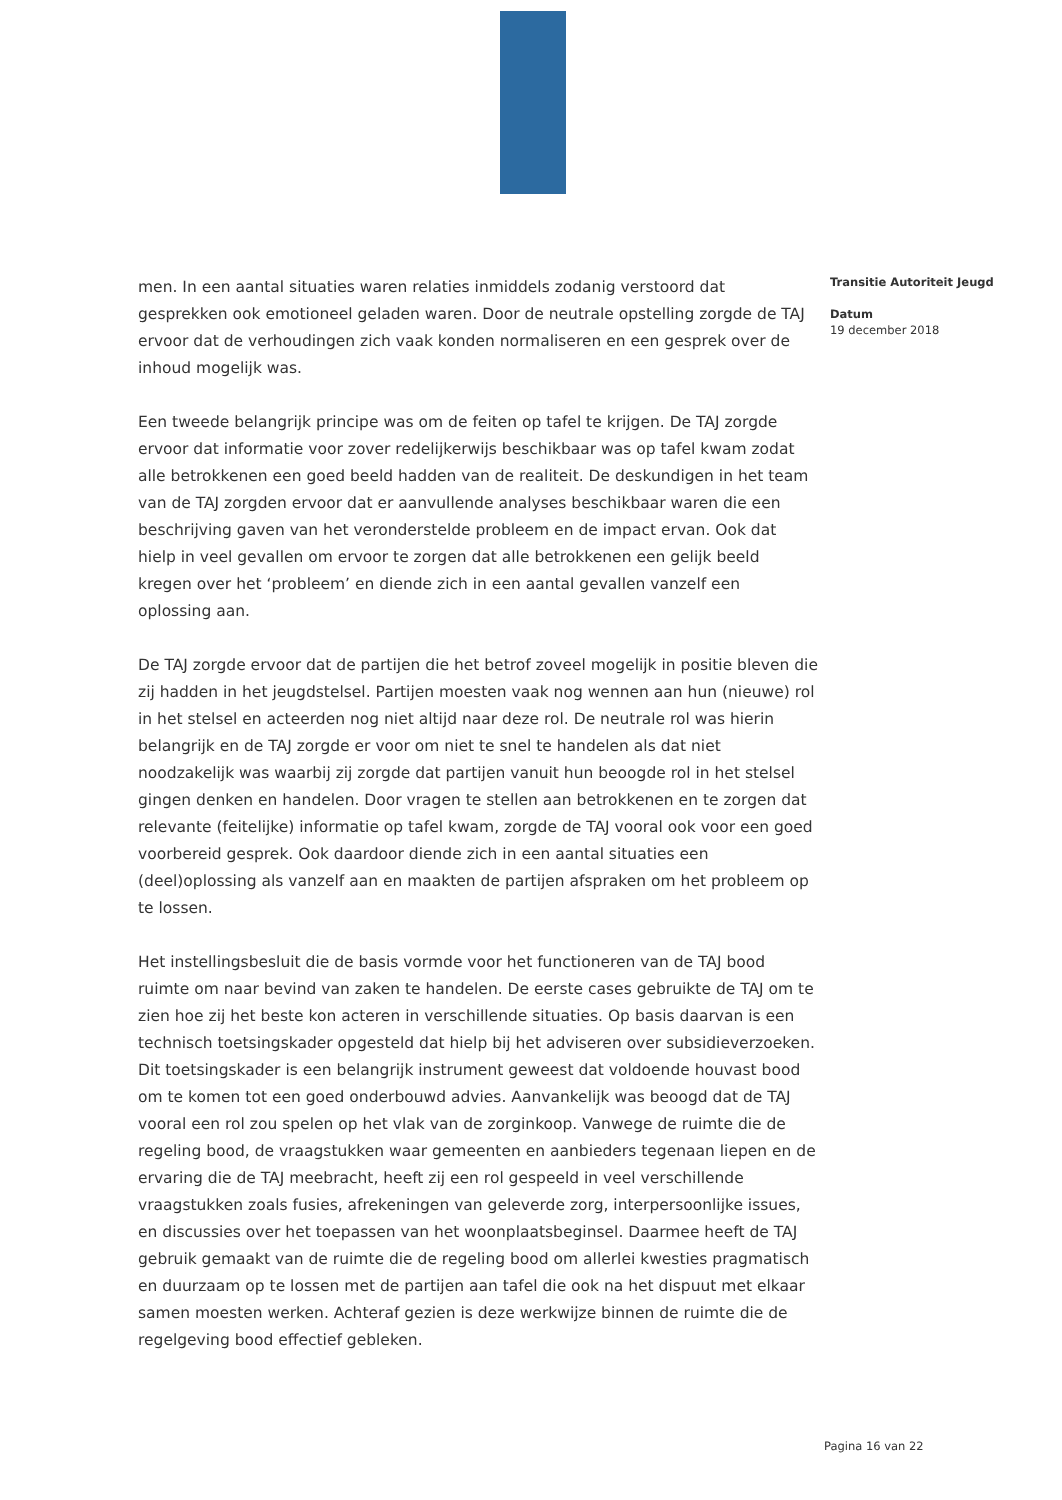men. In een aantal situaties waren relaties inmiddels zodanig verstoord dat gesprekken ook emotioneel geladen waren. Door de neutrale opstelling zorgde de TAJ ervoor dat de verhoudingen zich vaak konden normaliseren en een gesprek over de inhoud mogelijk was.
Een tweede belangrijk principe was om de feiten op tafel te krijgen. De TAJ zorgde ervoor dat informatie voor zover redelijkerwijs beschikbaar was op tafel kwam zodat alle betrokkenen een goed beeld hadden van de realiteit. De deskundigen in het team van de TAJ zorgden ervoor dat er aanvullende analyses beschikbaar waren die een beschrijving gaven van het veronderstelde probleem en de impact ervan. Ook dat hielp in veel gevallen om ervoor te zorgen dat alle betrokkenen een gelijk beeld kregen over het ‘probleem’ en diende zich in een aantal gevallen vanzelf een oplossing aan.
De TAJ zorgde ervoor dat de partijen die het betrof zoveel mogelijk in positie bleven die zij hadden in het jeugdstelsel. Partijen moesten vaak nog wennen aan hun (nieuwe) rol in het stelsel en acteerden nog niet altijd naar deze rol. De neutrale rol was hierin belangrijk en de TAJ zorgde er voor om niet te snel te handelen als dat niet noodzakelijk was waarbij zij zorgde dat partijen vanuit hun beoogde rol in het stelsel gingen denken en handelen. Door vragen te stellen aan betrokkenen en te zorgen dat relevante (feitelijke) informatie op tafel kwam, zorgde de TAJ vooral ook voor een goed voorbereid gesprek. Ook daardoor diende zich in een aantal situaties een (deel)oplossing als vanzelf aan en maakten de partijen afspraken om het probleem op te lossen.
Het instellingsbesluit die de basis vormde voor het functioneren van de TAJ bood ruimte om naar bevind van zaken te handelen. De eerste cases gebruikte de TAJ om te zien hoe zij het beste kon acteren in verschillende situaties. Op basis daarvan is een technisch toetsingskader opgesteld dat hielp bij het adviseren over subsidieverzoeken. Dit toetsingskader is een belangrijk instrument geweest dat voldoende houvast bood om te komen tot een goed onderbouwd advies. Aanvankelijk was beoogd dat de TAJ vooral een rol zou spelen op het vlak van de zorginkoop. Vanwege de ruimte die de regeling bood, de vraagstukken waar gemeenten en aanbieders tegenaan liepen en de ervaring die de TAJ meebracht, heeft zij een rol gespeeld in veel verschillende vraagstukken zoals fusies, afrekeningen van geleverde zorg, interpersoonlijke issues, en discussies over het toepassen van het woonplaatsbeginsel. Daarmee heeft de TAJ gebruik gemaakt van de ruimte die de regeling bood om allerlei kwesties pragmatisch en duurzaam op te lossen met de partijen aan tafel die ook na het dispuut met elkaar samen moesten werken. Achteraf gezien is deze werkwijze binnen de ruimte die de regelgeving bood effectief gebleken.
Transitie Autoriteit Jeugd
Datum
19 december 2018
Pagina 16 van 22